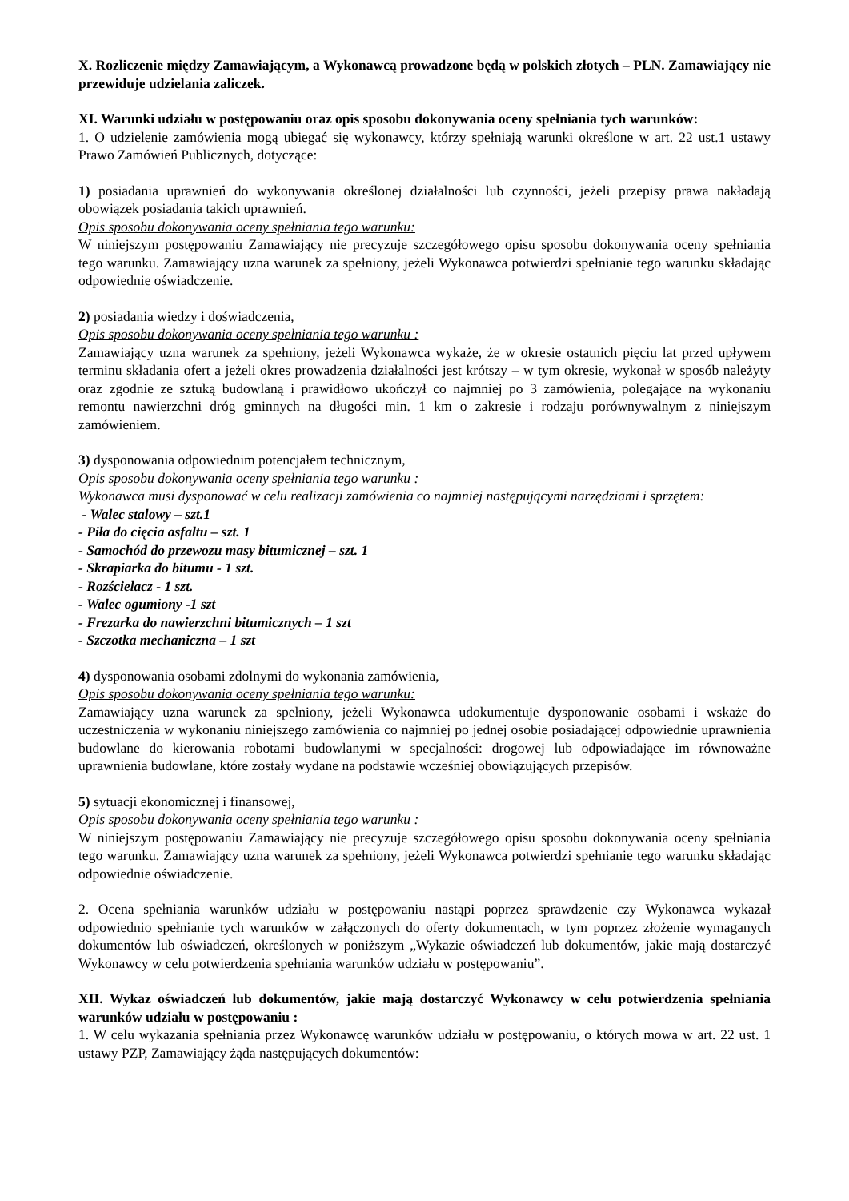X. Rozliczenie między Zamawiającym, a Wykonawcą prowadzone będą w polskich złotych – PLN. Zamawiający nie przewiduje udzielania zaliczek.
XI. Warunki udziału w postępowaniu oraz opis sposobu dokonywania oceny spełniania tych warunków:
1. O udzielenie zamówienia mogą ubiegać się wykonawcy, którzy spełniają warunki określone w art. 22 ust.1 ustawy Prawo Zamówień Publicznych, dotyczące:
1) posiadania uprawnień do wykonywania określonej działalności lub czynności, jeżeli przepisy prawa nakładają obowiązek posiadania takich uprawnień.
Opis sposobu dokonywania oceny spełniania tego warunku:
W niniejszym postępowaniu Zamawiający nie precyzuje szczegółowego opisu sposobu dokonywania oceny spełniania tego warunku. Zamawiający uzna warunek za spełniony, jeżeli Wykonawca potwierdzi spełnianie tego warunku składając odpowiednie oświadczenie.
2) posiadania wiedzy i doświadczenia,
Opis sposobu dokonywania oceny spełniania tego warunku :
Zamawiający uzna warunek za spełniony, jeżeli Wykonawca wykaże, że w okresie ostatnich pięciu lat przed upływem terminu składania ofert a jeżeli okres prowadzenia działalności jest krótszy – w tym okresie, wykonał w sposób należyty oraz zgodnie ze sztuką budowlaną i prawidłowo ukończył co najmniej po 3 zamówienia, polegające na wykonaniu remontu nawierzchni dróg gminnych na długości min. 1 km o zakresie i rodzaju porównywalnym z niniejszym zamówieniem.
3) dysponowania odpowiednim potencjałem technicznym,
Opis sposobu dokonywania oceny spełniania tego warunku :
Wykonawca musi dysponować w celu realizacji zamówienia co najmniej następującymi narzędziami i sprzętem:
- Walec stalowy – szt.1
- Piła do cięcia asfaltu – szt. 1
- Samochód do przewozu masy bitumicznej – szt. 1
- Skrapiarka do bitumu - 1 szt.
- Rozścielacz - 1 szt.
- Walec ogumiony -1 szt
- Frezarka do nawierzchni bitumicznych – 1 szt
- Szczotka mechaniczna – 1 szt
4) dysponowania osobami zdolnymi do wykonania zamówienia,
Opis sposobu dokonywania oceny spełniania tego warunku:
Zamawiający uzna warunek za spełniony, jeżeli Wykonawca udokumentuje dysponowanie osobami i wskaże do uczestniczenia w wykonaniu niniejszego zamówienia co najmniej po jednej osobie posiadającej odpowiednie uprawnienia budowlane do kierowania robotami budowlanymi w specjalności: drogowej lub odpowiadające im równoważne uprawnienia budowlane, które zostały wydane na podstawie wcześniej obowiązujących przepisów.
5) sytuacji ekonomicznej i finansowej,
Opis sposobu dokonywania oceny spełniania tego warunku :
W niniejszym postępowaniu Zamawiający nie precyzuje szczegółowego opisu sposobu dokonywania oceny spełniania tego warunku. Zamawiający uzna warunek za spełniony, jeżeli Wykonawca potwierdzi spełnianie tego warunku składając odpowiednie oświadczenie.
2. Ocena spełniania warunków udziału w postępowaniu nastąpi poprzez sprawdzenie czy Wykonawca wykazał odpowiednio spełnianie tych warunków w załączonych do oferty dokumentach, w tym poprzez złożenie wymaganych dokumentów lub oświadczeń, określonych w poniższym „Wykazie oświadczeń lub dokumentów, jakie mają dostarczyć Wykonawcy w celu potwierdzenia spełniania warunków udziału w postępowaniu”.
XII. Wykaz oświadczeń lub dokumentów, jakie mają dostarczyć Wykonawcy w celu potwierdzenia spełniania warunków udziału w postępowaniu :
1. W celu wykazania spełniania przez Wykonawcę warunków udziału w postępowaniu, o których mowa w art. 22 ust. 1 ustawy PZP, Zamawiający żąda następujących dokumentów: